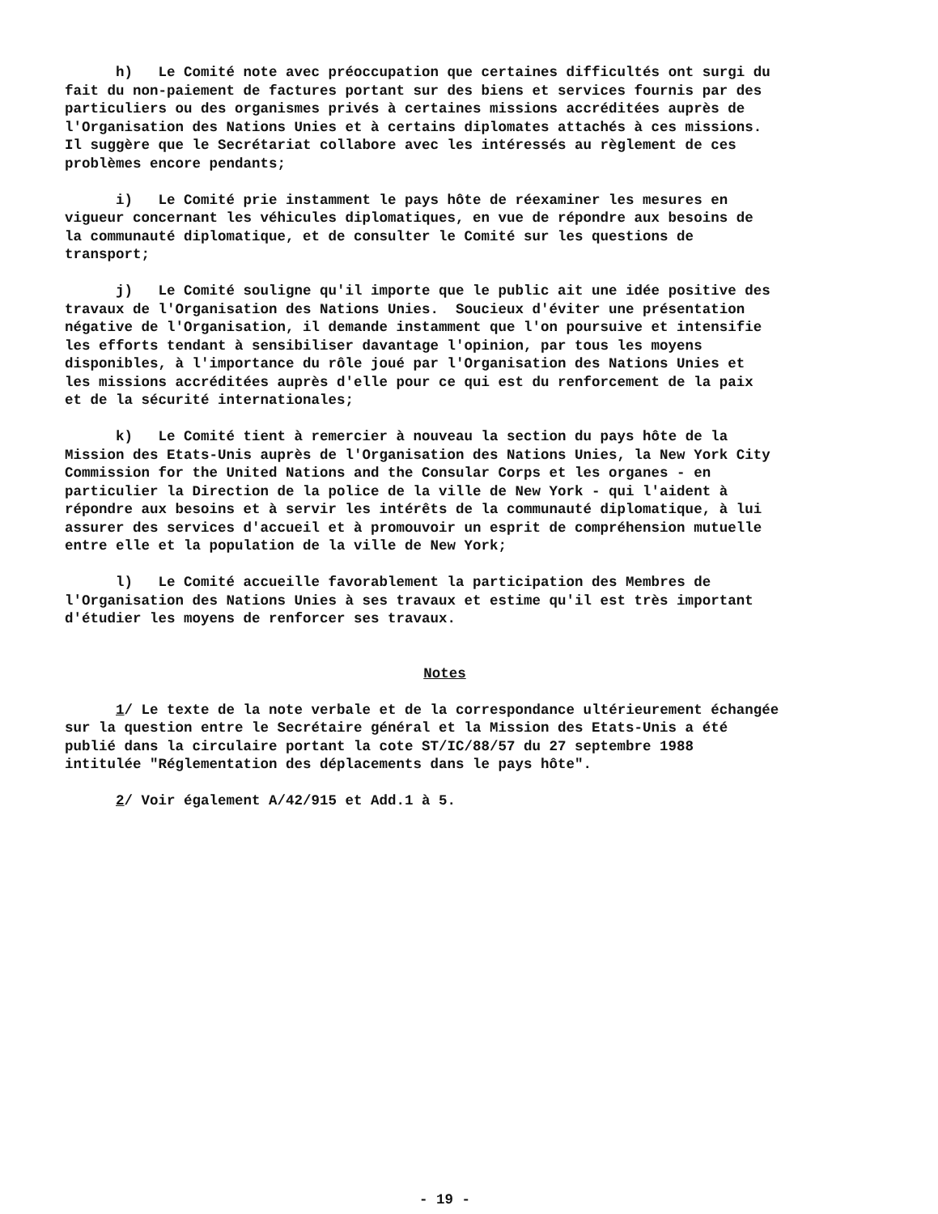h) Le Comité note avec préoccupation que certaines difficultés ont surgi du fait du non-paiement de factures portant sur des biens et services fournis par des particuliers ou des organismes privés à certaines missions accréditées auprès de l'Organisation des Nations Unies et à certains diplomates attachés à ces missions. Il suggère que le Secrétariat collabore avec les intéressés au règlement de ces problèmes encore pendants;
i) Le Comité prie instamment le pays hôte de réexaminer les mesures en vigueur concernant les véhicules diplomatiques, en vue de répondre aux besoins de la communauté diplomatique, et de consulter le Comité sur les questions de transport;
j) Le Comité souligne qu'il importe que le public ait une idée positive des travaux de l'Organisation des Nations Unies. Soucieux d'éviter une présentation négative de l'Organisation, il demande instamment que l'on poursuive et intensifie les efforts tendant à sensibiliser davantage l'opinion, par tous les moyens disponibles, à l'importance du rôle joué par l'Organisation des Nations Unies et les missions accréditées auprès d'elle pour ce qui est du renforcement de la paix et de la sécurité internationales;
k) Le Comité tient à remercier à nouveau la section du pays hôte de la Mission des Etats-Unis auprès de l'Organisation des Nations Unies, la New York City Commission for the United Nations and the Consular Corps et les organes - en particulier la Direction de la police de la ville de New York - qui l'aident à répondre aux besoins et à servir les intérêts de la communauté diplomatique, à lui assurer des services d'accueil et à promouvoir un esprit de compréhension mutuelle entre elle et la population de la ville de New York;
l) Le Comité accueille favorablement la participation des Membres de l'Organisation des Nations Unies à ses travaux et estime qu'il est très important d'étudier les moyens de renforcer ses travaux.
Notes
1/ Le texte de la note verbale et de la correspondance ultérieurement échangée sur la question entre le Secrétaire général et la Mission des Etats-Unis a été publié dans la circulaire portant la cote ST/IC/88/57 du 27 septembre 1988 intitulée "Réglementation des déplacements dans le pays hôte".
2/ Voir également A/42/915 et Add.1 à 5.
- 19 -